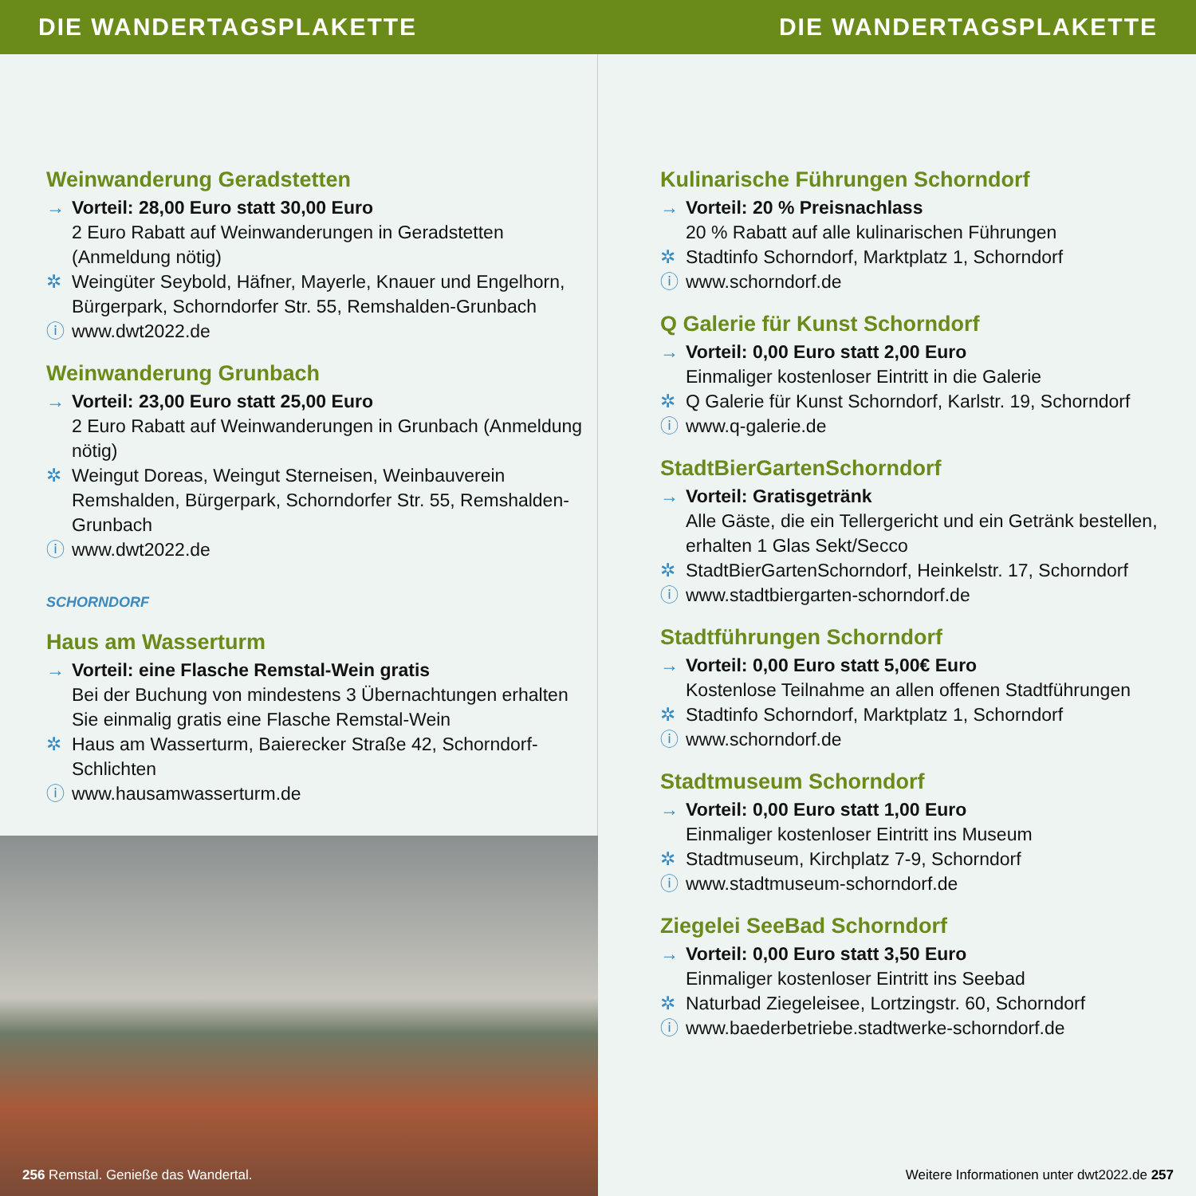DIE WANDERTAGSPLAKETTE DIE WANDERTAGSPLAKETTE
Weinwanderung Geradstetten
→ Vorteil: 28,00 Euro statt 30,00 Euro
2 Euro Rabatt auf Weinwanderungen in Geradstetten (Anmeldung nötig)
✲ Weingüter Seybold, Häfner, Mayerle, Knauer und Engelhorn, Bürgerpark, Schorndorfer Str. 55, Remshalden-Grunbach
ⓘ www.dwt2022.de
Weinwanderung Grunbach
→ Vorteil: 23,00 Euro statt 25,00 Euro
2 Euro Rabatt auf Weinwanderungen in Grunbach (Anmeldung nötig)
✲ Weingut Doreas, Weingut Sterneisen, Weinbauverein Remshalden, Bürgerpark, Schorndorfer Str. 55, Remshalden-Grunbach
ⓘ www.dwt2022.de
SCHORNDORF
Haus am Wasserturm
→ Vorteil: eine Flasche Remstal-Wein gratis
Bei der Buchung von mindestens 3 Übernachtungen erhalten Sie einmalig gratis eine Flasche Remstal-Wein
✲ Haus am Wasserturm, Baierecker Straße 42, Schorndorf-Schlichten
ⓘ www.hausamwasserturm.de
256 Remstal. Genieße das Wandertal.
Kulinarische Führungen Schorndorf
→ Vorteil: 20 % Preisnachlass
20 % Rabatt auf alle kulinarischen Führungen
✲ Stadtinfo Schorndorf, Marktplatz 1, Schorndorf
ⓘ www.schorndorf.de
Q Galerie für Kunst Schorndorf
→ Vorteil: 0,00 Euro statt 2,00 Euro
Einmaliger kostenloser Eintritt in die Galerie
✲ Q Galerie für Kunst Schorndorf, Karlstr. 19, Schorndorf
ⓘ www.q-galerie.de
StadtBierGartenSchorndorf
→ Vorteil: Gratisgetränk
Alle Gäste, die ein Tellergericht und ein Getränk bestellen, erhalten 1 Glas Sekt/Secco
✲ StadtBierGartenSchorndorf, Heinkelstr. 17, Schorndorf
ⓘ www.stadtbiergarten-schorndorf.de
Stadtführungen Schorndorf
→ Vorteil: 0,00 Euro statt 5,00€ Euro
Kostenlose Teilnahme an allen offenen Stadtführungen
✲ Stadtinfo Schorndorf, Marktplatz 1, Schorndorf
ⓘ www.schorndorf.de
Stadtmuseum Schorndorf
→ Vorteil: 0,00 Euro statt 1,00 Euro
Einmaliger kostenloser Eintritt ins Museum
✲ Stadtmuseum, Kirchplatz 7-9, Schorndorf
ⓘ www.stadtmuseum-schorndorf.de
Ziegelei SeeBad Schorndorf
→ Vorteil: 0,00 Euro statt 3,50 Euro
Einmaliger kostenloser Eintritt ins Seebad
✲ Naturbad Ziegeleisee, Lortzingstr. 60, Schorndorf
ⓘ www.baederbetriebe.stadtwerke-schorndorf.de
Weitere Informationen unter dwt2022.de 257